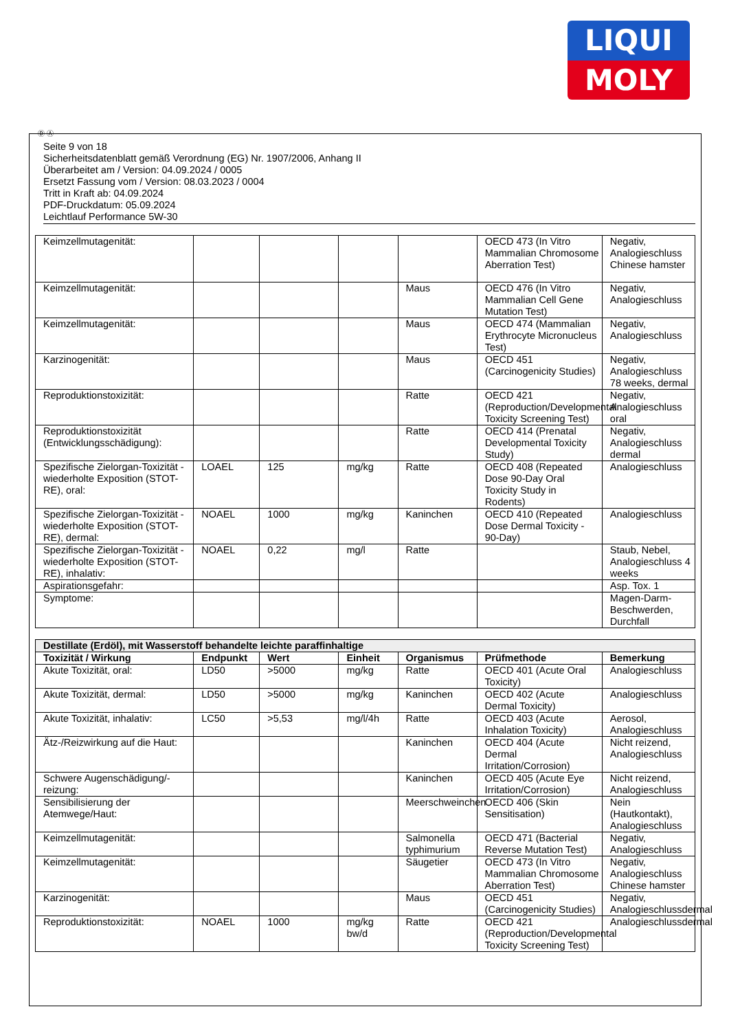LIQUI
MOLY
Ⓓ Ⓐ
Seite 9 von 18
Sicherheitsdatenblatt gemäß Verordnung (EG) Nr. 1907/2006, Anhang II
Überarbeitet am / Version: 04.09.2024 / 0005
Ersetzt Fassung vom / Version: 08.03.2023 / 0004
Tritt in Kraft ab: 04.09.2024
PDF-Druckdatum: 05.09.2024
Leichtlauf Performance 5W-30
| Keimzellmutagenität: | | | | | OECD 473 (In Vitro Mammalian Chromosome Aberration Test) | Negativ, Analogieschluss Chinese hamster |
| Keimzellmutagenität: | | | | Maus | OECD 476 (In Vitro Mammalian Cell Gene Mutation Test) | Negativ, Analogieschluss |
| Keimzellmutagenität: | | | | Maus | OECD 474 (Mammalian Erythrocyte Micronucleus Test) | Negativ, Analogieschluss |
| Karzinogenität: | | | | Maus | OECD 451 (Carcinogenicity Studies) | Negativ, Analogieschluss 78 weeks, dermal |
| Reproduktionstoxizität: | | | | Ratte | OECD 421 (Reproduction/Developmental Toxicity Screening Test) | Negativ, Analogieschluss oral |
| Reproduktionstoxizität (Entwicklungsschädigung): | | | | Ratte | OECD 414 (Prenatal Developmental Toxicity Study) | Negativ, Analogieschluss dermal |
| Spezifische Zielorgan-Toxizität - wiederholte Exposition (STOT-RE), oral: | LOAEL | 125 | mg/kg | Ratte | OECD 408 (Repeated Dose 90-Day Oral Toxicity Study in Rodents) | Analogieschluss |
| Spezifische Zielorgan-Toxizität - wiederholte Exposition (STOT-RE), dermal: | NOAEL | 1000 | mg/kg | Kaninchen | OECD 410 (Repeated Dose Dermal Toxicity - 90-Day) | Analogieschluss |
| Spezifische Zielorgan-Toxizität - wiederholte Exposition (STOT-RE), inhalativ: | NOAEL | 0,22 | mg/l | Ratte | | Staub, Nebel, Analogieschluss 4 weeks |
| Aspirationsgefahr: | | | | | | Asp. Tox. 1 |
| Symptome: | | | | | | Magen-Darm-Beschwerden, Durchfall |
| Destillate (Erdöl), mit Wasserstoff behandelte leichte paraffinhaltige | | | | | | |
| --- | --- | --- | --- | --- | --- | --- |
| Toxizität / Wirkung | Endpunkt | Wert | Einheit | Organismus | Prüfmethode | Bemerkung |
| Akute Toxizität, oral: | LD50 | >5000 | mg/kg | Ratte | OECD 401 (Acute Oral Toxicity) | Analogieschluss |
| Akute Toxizität, dermal: | LD50 | >5000 | mg/kg | Kaninchen | OECD 402 (Acute Dermal Toxicity) | Analogieschluss |
| Akute Toxizität, inhalativ: | LC50 | >5,53 | mg/l/4h | Ratte | OECD 403 (Acute Inhalation Toxicity) | Aerosol, Analogieschluss |
| Ätz-/Reizwirkung auf die Haut: | | | | Kaninchen | OECD 404 (Acute Dermal Irritation/Corrosion) | Nicht reizend, Analogieschluss |
| Schwere Augenschädigung/-reizung: | | | | Kaninchen | OECD 405 (Acute Eye Irritation/Corrosion) | Nicht reizend, Analogieschluss |
| Sensibilisierung der Atemwege/Haut: | | | | Meerschweinchen | OECD 406 (Skin Sensitisation) | Nein (Hautkontakt), Analogieschluss |
| Keimzellmutagenität: | | | | Salmonella typhimurium | OECD 471 (Bacterial Reverse Mutation Test) | Negativ, Analogieschluss |
| Keimzellmutagenität: | | | | Säugetier | OECD 473 (In Vitro Mammalian Chromosome Aberration Test) | Negativ, Analogieschluss Chinese hamster |
| Karzinogenität: | | | | Maus | OECD 451 (Carcinogenicity Studies) | Negativ, Analogieschlussdermal |
| Reproduktionstoxizität: | NOAEL | 1000 | mg/kg bw/d | Ratte | OECD 421 (Reproduction/Developmental Toxicity Screening Test) | Analogieschlussdermal |